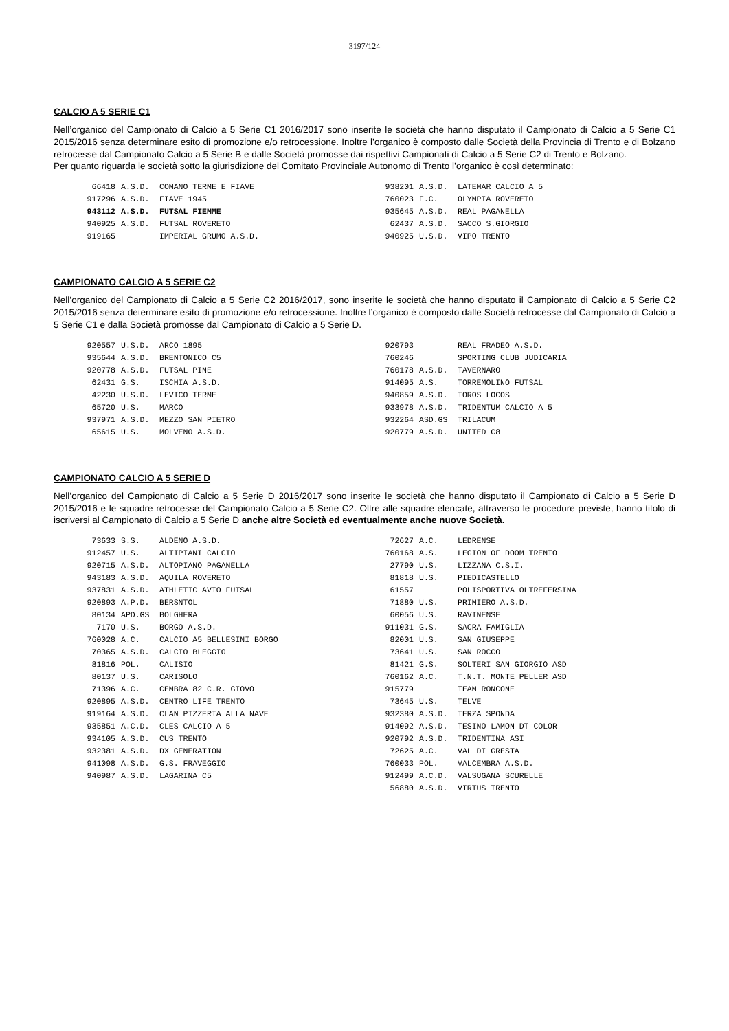3197/124
CALCIO A 5 SERIE C1
Nell’organico del Campionato di Calcio a 5 Serie C1 2016/2017 sono inserite le società che hanno disputato il Campionato di Calcio a 5 Serie C1 2015/2016 senza determinare esito di promozione e/o retrocessione. Inoltre l’organico è composto dalle Società della Provincia di Trento e di Bolzano retrocesse dal Campionato Calcio a 5 Serie B e dalle Società promosse dai rispettivi Campionati di Calcio a 5 Serie C2 di Trento e Bolzano.
Per quanto riguarda le società sotto la giurisdizione del Comitato Provinciale Autonomo di Trento l’organico è così determinato:
| 66418 | A.S.D. | COMANO TERME E FIAVE | 938201 | A.S.D. | LATEMAR CALCIO A 5 |
| 917296 | A.S.D. | FIAVE 1945 | 760023 | F.C. | OLYMPIA ROVERETO |
| 943112 | A.S.D. | FUTSAL FIEMME | 935645 | A.S.D. | REAL PAGANELLA |
| 940925 | A.S.D. | FUTSAL ROVERETO | 62437 | A.S.D. | SACCO S.GIORGIO |
| 919165 | | IMPERIAL GRUMO A.S.D. | 940925 | U.S.D. | VIPO TRENTO |
CAMPIONATO CALCIO A 5 SERIE C2
Nell’organico del Campionato di Calcio a 5 Serie C2 2016/2017, sono inserite le società che hanno disputato il Campionato di Calcio a 5 Serie C2 2015/2016 senza determinare esito di promozione e/o retrocessione. Inoltre l’organico è composto dalle Società retrocesse dal Campionato di Calcio a 5 Serie C1 e dalla Società promosse dal Campionato di Calcio a 5 Serie D.
| 920557 | U.S.D. | ARCO 1895 | 920793 | | REAL FRADEO A.S.D. |
| 935644 | A.S.D. | BRENTONICO C5 | 760246 | | SPORTING CLUB JUDICARIA |
| 920778 | A.S.D. | FUTSAL PINE | 760178 | A.S.D. | TAVERNARO |
| 62431 | G.S. | ISCHIA A.S.D. | 914095 | A.S. | TORREMOLINO FUTSAL |
| 42230 | U.S.D. | LEVICO TERME | 940859 | A.S.D. | TOROS LOCOS |
| 65720 | U.S. | MARCO | 933978 | A.S.D. | TRIDENTUM CALCIO A 5 |
| 937971 | A.S.D. | MEZZO SAN PIETRO | 932264 | ASD.GS | TRILACUM |
| 65615 | U.S. | MOLVENO A.S.D. | 920779 | A.S.D. | UNITED C8 |
CAMPIONATO CALCIO A 5 SERIE D
Nell’organico del Campionato di Calcio a 5 Serie D 2016/2017 sono inserite le società che hanno disputato il Campionato di Calcio a 5 Serie D 2015/2016 e le squadre retrocesse del Campionato Calcio a 5 Serie C2. Oltre alle squadre elencate, attraverso le procedure previste, hanno titolo di iscriversi al Campionato di Calcio a 5 Serie D anche altre Società ed eventualmente anche nuove Società.
| 73633 | S.S. | ALDENO A.S.D. | 72627 | A.C. | LEDRENSE |
| 912457 | U.S. | ALTIPIANI CALCIO | 760168 | A.S. | LEGION OF DOOM TRENTO |
| 920715 | A.S.D. | ALTOPIANO PAGANELLA | 27790 | U.S. | LIZZANA C.S.I. |
| 943183 | A.S.D. | AQUILA ROVERETO | 81818 | U.S. | PIEDICASTELLO |
| 937831 | A.S.D. | ATHLETIC AVIO FUTSAL | 61557 | | POLISPORTIVA OLTREFERSINA |
| 920893 | A.P.D. | BERSNTOL | 71880 | U.S. | PRIMIERO A.S.D. |
| 80134 | APD.GS | BOLGHERA | 60056 | U.S. | RAVINENSE |
| 7170 | U.S. | BORGO A.S.D. | 911031 | G.S. | SACRA FAMIGLIA |
| 760028 | A.C. | CALCIO A5 BELLESINI BORGO | 82001 | U.S. | SAN GIUSEPPE |
| 70365 | A.S.D. | CALCIO BLEGGIO | 73641 | U.S. | SAN ROCCO |
| 81816 | POL. | CALISIO | 81421 | G.S. | SOLTERI SAN GIORGIO ASD |
| 80137 | U.S. | CARISOLO | 760162 | A.C. | T.N.T. MONTE PELLER ASD |
| 71396 | A.C. | CEMBRA 82 C.R. GIOVO | 915779 | | TEAM RONCONE |
| 920895 | A.S.D. | CENTRO LIFE TRENTO | 73645 | U.S. | TELVE |
| 919164 | A.S.D. | CLAN PIZZERIA ALLA NAVE | 932380 | A.S.D. | TERZA SPONDA |
| 935851 | A.C.D. | CLES CALCIO A 5 | 914092 | A.S.D. | TESINO LAMON DT COLOR |
| 934105 | A.S.D. | CUS TRENTO | 920792 | A.S.D. | TRIDENTINA ASI |
| 932381 | A.S.D. | DX GENERATION | 72625 | A.C. | VAL DI GRESTA |
| 941098 | A.S.D. | G.S. FRAVEGGIO | 760033 | POL. | VALCEMBRA A.S.D. |
| 940987 | A.S.D. | LAGARINA C5 | 912499 | A.C.D. | VALSUGANA SCURELLE |
| | | | 56880 | A.S.D. | VIRTUS TRENTO |